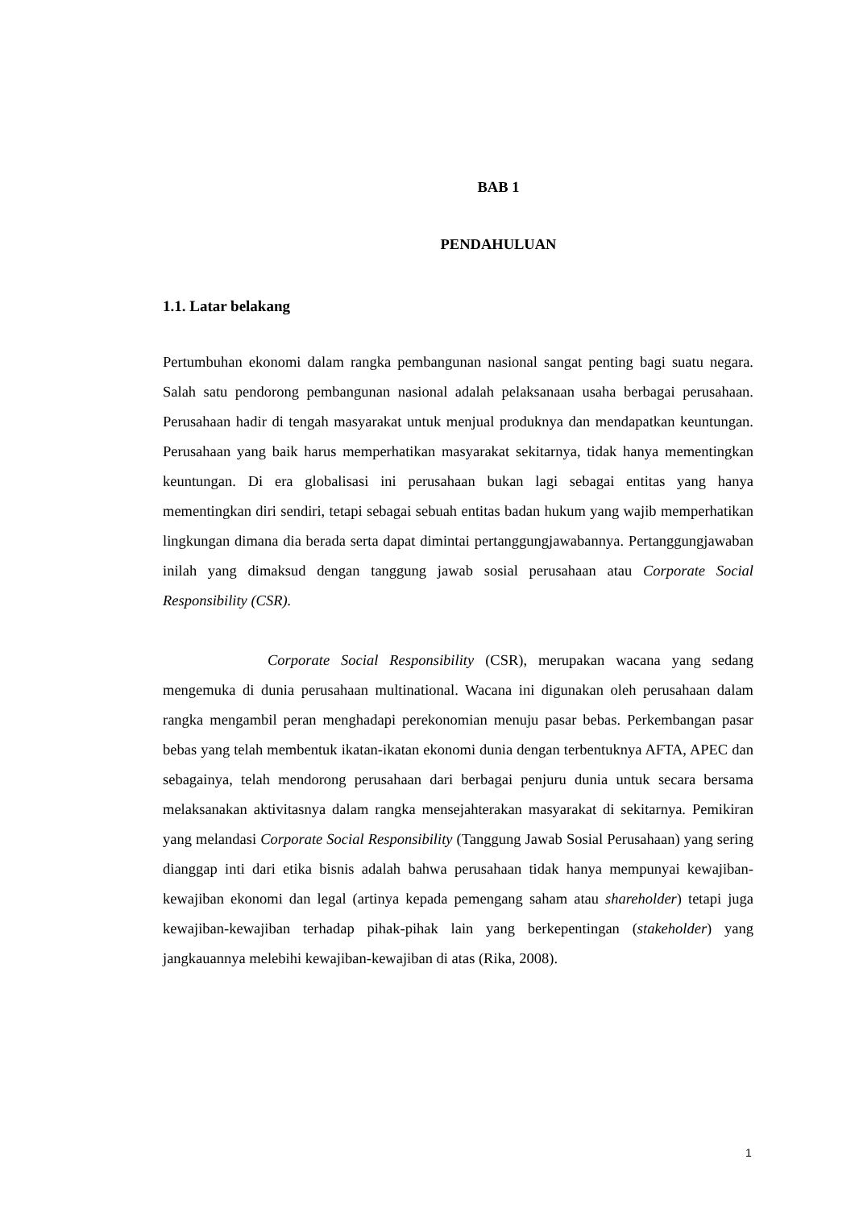BAB 1
PENDAHULUAN
1.1. Latar belakang
Pertumbuhan ekonomi dalam rangka pembangunan nasional sangat penting bagi suatu negara. Salah satu pendorong pembangunan nasional adalah pelaksanaan usaha berbagai perusahaan. Perusahaan hadir di tengah masyarakat untuk menjual produknya dan mendapatkan keuntungan. Perusahaan yang baik harus memperhatikan masyarakat sekitarnya, tidak hanya mementingkan keuntungan. Di era globalisasi ini perusahaan bukan lagi sebagai entitas yang hanya mementingkan diri sendiri, tetapi sebagai sebuah entitas badan hukum yang wajib memperhatikan lingkungan dimana dia berada serta dapat dimintai pertanggungjawabannya. Pertanggungjawaban inilah yang dimaksud dengan tanggung jawab sosial perusahaan atau Corporate Social Responsibility (CSR).
Corporate Social Responsibility (CSR), merupakan wacana yang sedang mengemuka di dunia perusahaan multinational. Wacana ini digunakan oleh perusahaan dalam rangka mengambil peran menghadapi perekonomian menuju pasar bebas. Perkembangan pasar bebas yang telah membentuk ikatan-ikatan ekonomi dunia dengan terbentuknya AFTA, APEC dan sebagainya, telah mendorong perusahaan dari berbagai penjuru dunia untuk secara bersama melaksanakan aktivitasnya dalam rangka mensejahterakan masyarakat di sekitarnya. Pemikiran yang melandasi Corporate Social Responsibility (Tanggung Jawab Sosial Perusahaan) yang sering dianggap inti dari etika bisnis adalah bahwa perusahaan tidak hanya mempunyai kewajiban-kewajiban ekonomi dan legal (artinya kepada pemengang saham atau shareholder) tetapi juga kewajiban-kewajiban terhadap pihak-pihak lain yang berkepentingan (stakeholder) yang jangkauannya melebihi kewajiban-kewajiban di atas (Rika, 2008).
1